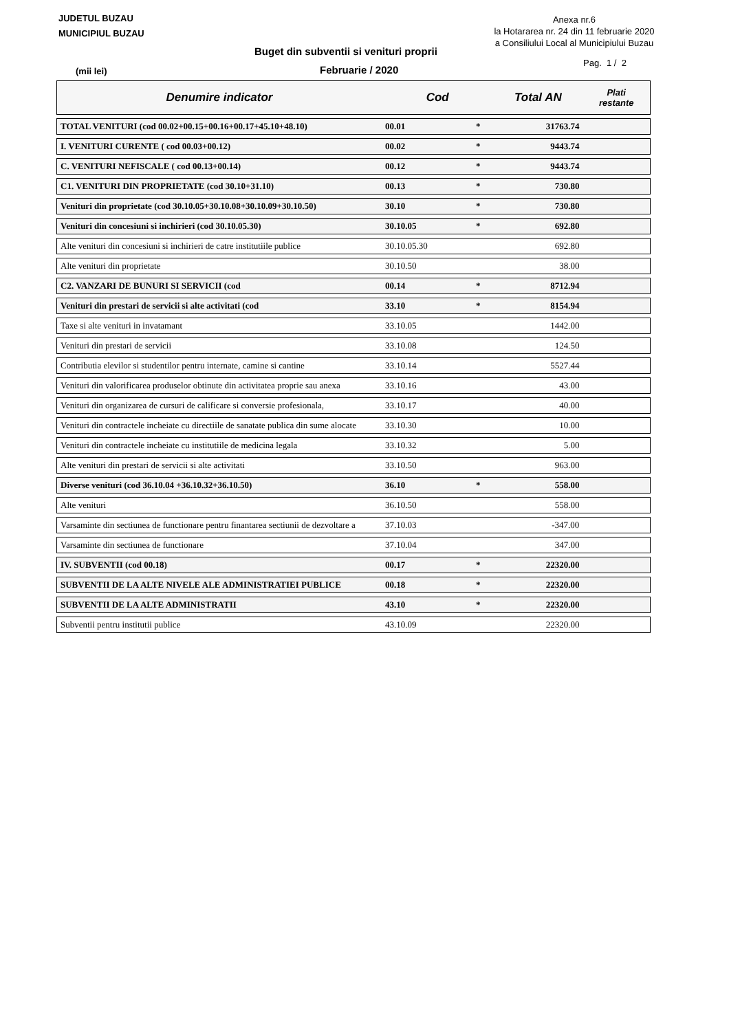JUDETUL BUZAU
MUNICIPIUL BUZAU
Anexa nr.6
la Hotararea nr. 24 din 11 februarie 2020
a Consiliului Local al Municipiului Buzau
Buget din subventii si venituri proprii
Pag. 1 / 2
(mii lei) Februarie / 2020
| Denumire indicator | Cod | | Total AN | Plati restante |
| --- | --- | --- | --- | --- |
| TOTAL VENITURI (cod 00.02+00.15+00.16+00.17+45.10+48.10) | 00.01 | * | 31763.74 | |
| I. VENITURI CURENTE ( cod 00.03+00.12) | 00.02 | * | 9443.74 | |
| C. VENITURI NEFISCALE ( cod 00.13+00.14) | 00.12 | * | 9443.74 | |
| C1. VENITURI DIN PROPRIETATE (cod 30.10+31.10) | 00.13 | * | 730.80 | |
| Venituri din proprietate (cod 30.10.05+30.10.08+30.10.09+30.10.50) | 30.10 | * | 730.80 | |
| Venituri din concesiuni si inchirieri (cod 30.10.05.30) | 30.10.05 | * | 692.80 | |
| Alte venituri din concesiuni si inchirieri de catre institutiile publice | 30.10.05.30 | | 692.80 | |
| Alte venituri din proprietate | 30.10.50 | | 38.00 | |
| C2. VANZARI DE BUNURI SI SERVICII (cod | 00.14 | * | 8712.94 | |
| Venituri din prestari de servicii si alte activitati (cod | 33.10 | * | 8154.94 | |
| Taxe si alte venituri in invatamant | 33.10.05 | | 1442.00 | |
| Venituri din prestari de servicii | 33.10.08 | | 124.50 | |
| Contributia elevilor si studentilor pentru internate, camine si cantine | 33.10.14 | | 5527.44 | |
| Venituri din valorificarea produselor obtinute din activitatea proprie sau anexa | 33.10.16 | | 43.00 | |
| Venituri din organizarea de cursuri de calificare si conversie profesionala, | 33.10.17 | | 40.00 | |
| Venituri din contractele incheiate cu directiile de sanatate publica din sume alocate | 33.10.30 | | 10.00 | |
| Venituri din contractele incheiate cu institutiile de medicina legala | 33.10.32 | | 5.00 | |
| Alte venituri din prestari de servicii si alte activitati | 33.10.50 | | 963.00 | |
| Diverse venituri (cod 36.10.04 +36.10.32+36.10.50) | 36.10 | * | 558.00 | |
| Alte venituri | 36.10.50 | | 558.00 | |
| Varsaminte din sectiunea de functionare pentru finantarea sectiunii de dezvoltare a | 37.10.03 | | -347.00 | |
| Varsaminte din sectiunea de functionare | 37.10.04 | | 347.00 | |
| IV. SUBVENTII (cod 00.18) | 00.17 | * | 22320.00 | |
| SUBVENTII DE LA ALTE NIVELE ALE ADMINISTRATIEI PUBLICE | 00.18 | * | 22320.00 | |
| SUBVENTII DE LA ALTE ADMINISTRATII | 43.10 | * | 22320.00 | |
| Subventii pentru institutii publice | 43.10.09 | | 22320.00 | |